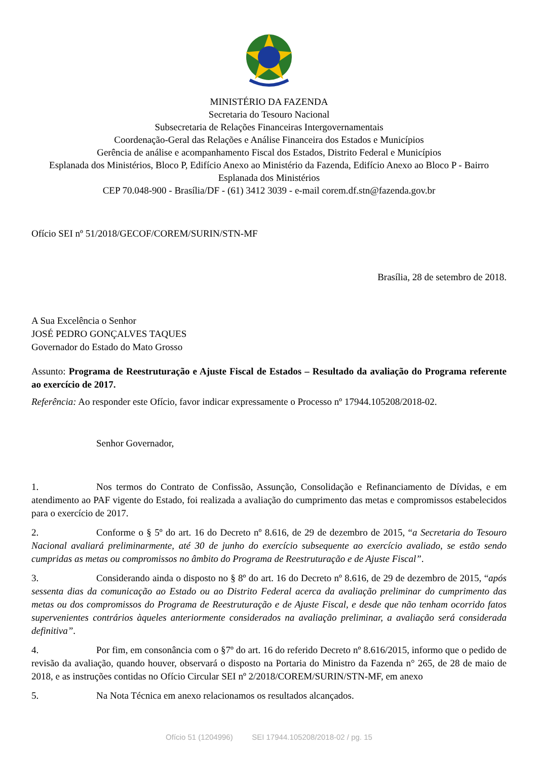MINISTÉRIO DA FAZENDA
Secretaria do Tesouro Nacional
Subsecretaria de Relações Financeiras Intergovernamentais
Coordenação-Geral das Relações e Análise Financeira dos Estados e Municípios
Gerência de análise e acompanhamento Fiscal dos Estados, Distrito Federal e Municípios
Esplanada dos Ministérios, Bloco P, Edifício Anexo ao Ministério da Fazenda, Edifício Anexo ao Bloco P - Bairro Esplanada dos Ministérios
CEP 70.048-900 - Brasília/DF - (61) 3412 3039 - e-mail corem.df.stn@fazenda.gov.br
Ofício SEI nº 51/2018/GECOF/COREM/SURIN/STN-MF
Brasília, 28 de setembro de 2018.
A Sua Excelência o Senhor
JOSÉ PEDRO GONÇALVES TAQUES
Governador do Estado do Mato Grosso
Assunto: Programa de Reestruturação e Ajuste Fiscal de Estados – Resultado da avaliação do Programa referente ao exercício de 2017.
Referência: Ao responder este Ofício, favor indicar expressamente o Processo nº 17944.105208/2018-02.
Senhor Governador,
1. Nos termos do Contrato de Confissão, Assunção, Consolidação e Refinanciamento de Dívidas, e em atendimento ao PAF vigente do Estado, foi realizada a avaliação do cumprimento das metas e compromissos estabelecidos para o exercício de 2017.
2. Conforme o § 5º do art. 16 do Decreto nº 8.616, de 29 de dezembro de 2015, “a Secretaria do Tesouro Nacional avaliará preliminarmente, até 30 de junho do exercício subsequente ao exercício avaliado, se estão sendo cumpridas as metas ou compromissos no âmbito do Programa de Reestruturação e de Ajuste Fiscal”.
3. Considerando ainda o disposto no § 8º do art. 16 do Decreto nº 8.616, de 29 de dezembro de 2015, “após sessenta dias da comunicação ao Estado ou ao Distrito Federal acerca da avaliação preliminar do cumprimento das metas ou dos compromissos do Programa de Reestruturação e de Ajuste Fiscal, e desde que não tenham ocorrido fatos supervenientes contrários àqueles anteriormente considerados na avaliação preliminar, a avaliação será considerada definitiva”.
4. Por fim, em consonância com o §7º do art. 16 do referido Decreto nº 8.616/2015, informo que o pedido de revisão da avaliação, quando houver, observará o disposto na Portaria do Ministro da Fazenda n° 265, de 28 de maio de 2018, e as instruções contidas no Ofício Circular SEI nº 2/2018/COREM/SURIN/STN-MF, em anexo
5. Na Nota Técnica em anexo relacionamos os resultados alcançados.
Ofício 51 (1204996) SEI 17944.105208/2018-02 / pg. 15